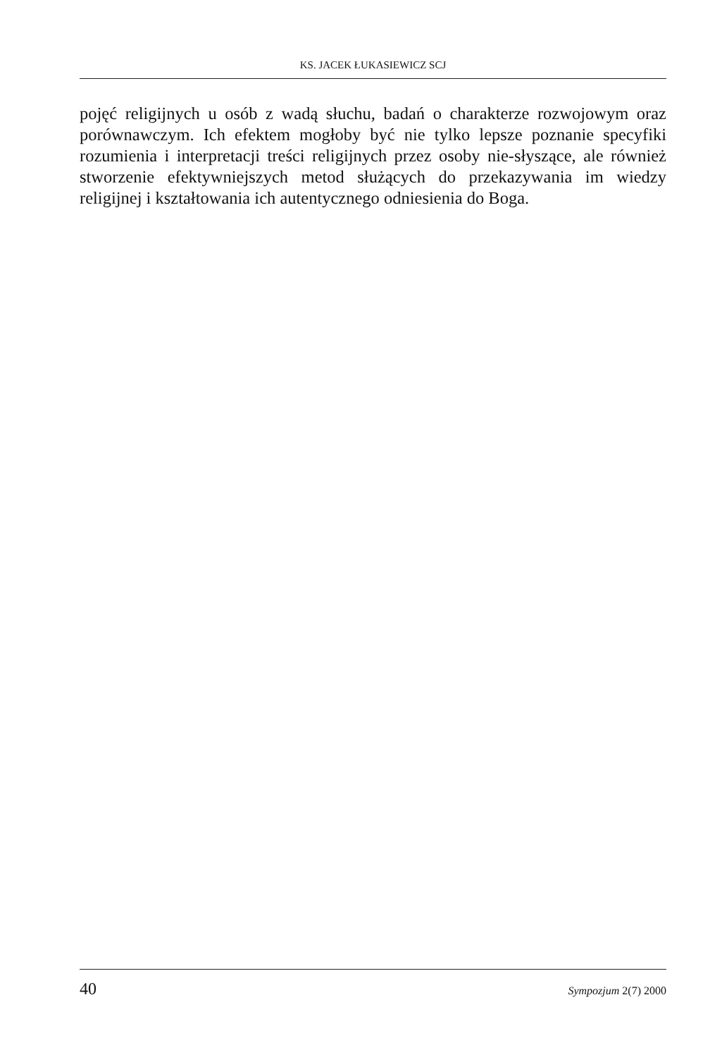KS. JACEK ŁUKASIEWICZ SCJ
pojęć religijnych u osób z wadą słuchu, badań o charakterze rozwojowym oraz porównawczym. Ich efektem mogłoby być nie tylko lepsze poznanie specyfiki rozumienia i interpretacji treści religijnych przez osoby nie-słyszące, ale również stworzenie efektywniejszych metod służących do przekazywania im wiedzy religijnej i kształtowania ich autentycznego odniesienia do Boga.
40 Sympozjum 2(7) 2000